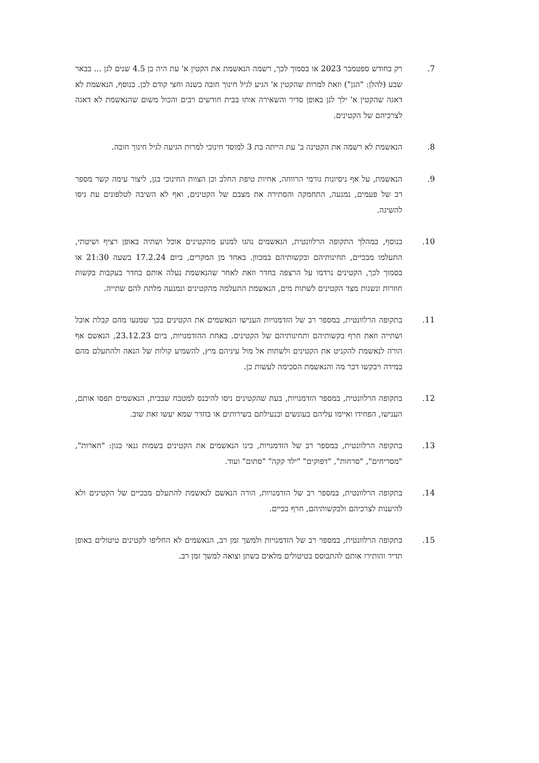.7 רק בחודש ספטמבר 2023 או בסמוך לכך, רשמה הנאשמת את הקטין א' עת היה בן 4.5 שנים לגן ... בבאר שבע (להלן: "הגן") וזאת למרות שהקטין א' הגיע לגיל חינוך חובה כשנה וחצי קודם לכן. בנוסף, הנאשמת לא דאגה שהקטין א' ילך לגן באופן סדיר והשאירה אותו בבית חודשים רבים והכול משום שהנאשמת לא דאגה לצרכיהם של הקטינים.
.8 הנאשמת לא רשמה את הקטינה ב' עת הייתה בת 3 למוסד חינוכי למרות הגיעה לגיל חינוך חובה.
.9 הנאשמת, על אף ניסיונות גורמי הרווחה, אחיות טיפת החלב וכן הצוות החינוכי בגן, ליצור עימה קשר מספר רב של פעמים, נמנעה, התחמקה והסתירה את מצבם של הקטינים, ואף לא השיבה לטלפונים עת ניסו להשיגה.
.10 בנוסף, במהלך התקופה הרלוונטית, הנאשמים נהגו למנוע מהקטינים אוכל ושתיה באופן רציף ושיטתי, התעלמו מבכיים, תחינותיהם ובקשותיהם במכוון. באחד מן המקרים, ביום 17.2.24 בשעה 21:30 או בסמוך לכך, הקטינים נרדמו על הרצפה בחדר וזאת לאחר שהנאשמת נעלה אותם בחדר בעקבות בקשות חוזרות ונשנות מצד הקטינים לשתות מים, הנאשמת התעלמה מהקטינים ונמנעה מלתת להם שתייה.
.11 בתקופה הרלוונטית, במספר רב של הזדמנויות הענישו הנאשמים את הקטינים בכך שמנעו מהם קבלת אוכל ושתייה וזאת חרף בקשותיהם ותחינותיהם של הקטינים. באחת ההזדמנויות, ביום 23.12.23, הנאשם אף הורה לנאשמת להקניט את הקטינים ולשתות אל מול עיניהם מיץ, להשמיע קולות של הנאה ולהתעלם מהם במידה ויבקשו דבר מה והנאשמת הסכימה לעשות כן.
.12 בתקופה הרלוונטית, במספר הזדמנויות, בעת שהקטינים ניסו להיכנס למטבח שבבית, הנאשמים תפסו אותם, הענישו, הפחידו ואיימו עליהם בעונשים ובנעילתם בשירותים או בחדר שמא יעשו זאת שוב.
.13 בתקופה הרלוונטית, במספר רב של הזדמנויות, כינו הנאשמים את הקטינים בשמות גנאי כגון: "חארות", "מסריחים", "סרחות", "דפוקים" "ילד קקה" "סתום" ועוד.
.14 בתקופה הרלוונטית, במספר רב של הזדמנויות, הורה הנאשם לנאשמת להתעלם מבכיים של הקטינים ולא להיענות לצרכיהם ולבקשותיהם, חרף בכיים.
.15 בתקופה הרלוונטית, במספר רב של הזדמנויות ולמשך זמן רב, הנאשמים לא החליפו לקטינים טיטולים באופן תדיר והותירו אותם להתבוסס בטיטולים מלאים בשתן וצואה למשך זמן רב.